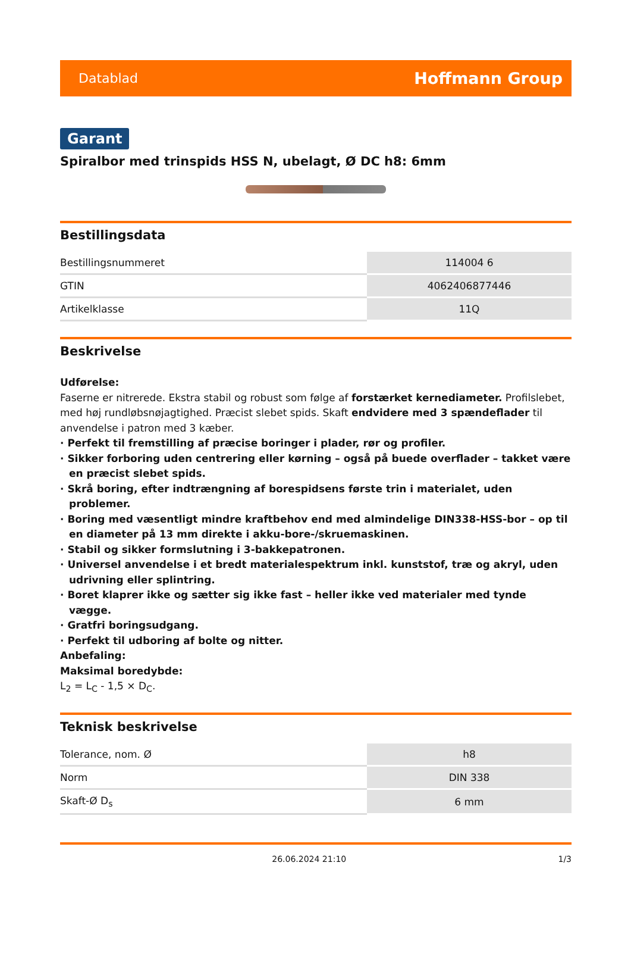Datablad Hoffmann Group
Garant
Spiralbor med trinspids HSS N, ubelagt, Ø DC h8: 6mm
Bestillingsdata
| Bestillingsnummeret | 114004 6 |
| GTIN | 4062406877446 |
| Artikelklasse | 11Q |
Beskrivelse
Udførelse:
Faserne er nitrerede. Ekstra stabil og robust som følge af forstærket kernediameter. Profilslebet, med høj rundløbsnøjagtighed. Præcist slebet spids. Skaft endvidere med 3 spændeflader til anvendelse i patron med 3 kæber.
· Perfekt til fremstilling af præcise boringer i plader, rør og profiler.
· Sikker forboring uden centrering eller kørning – også på buede overflader – takket være en præcist slebet spids.
· Skrå boring, efter indtrængning af borespidsens første trin i materialet, uden problemer.
· Boring med væsentligt mindre kraftbehov end med almindelige DIN338-HSS-bor – op til en diameter på 13 mm direkte i akku-bore-/skruemaskinen.
· Stabil og sikker formslutning i 3-bakkepatronen.
· Universel anvendelse i et bredt materialespektrum inkl. kunststof, træ og akryl, uden udrivning eller splintring.
· Boret klaprer ikke og sætter sig ikke fast – heller ikke ved materialer med tynde vægge.
· Gratfri boringsudgang.
· Perfekt til udboring af bolte og nitter.
Anbefaling:
Maksimal boredybde:
L<sub>2</sub> = L<sub>C</sub> - 1,5 × D<sub>C</sub>.
Teknisk beskrivelse
| Tolerance, nom. Ø | h8 |
| Norm | DIN 338 |
| Skaft-Ø D<sub>s</sub> | 6 mm |
26.06.2024 21:10 1/3